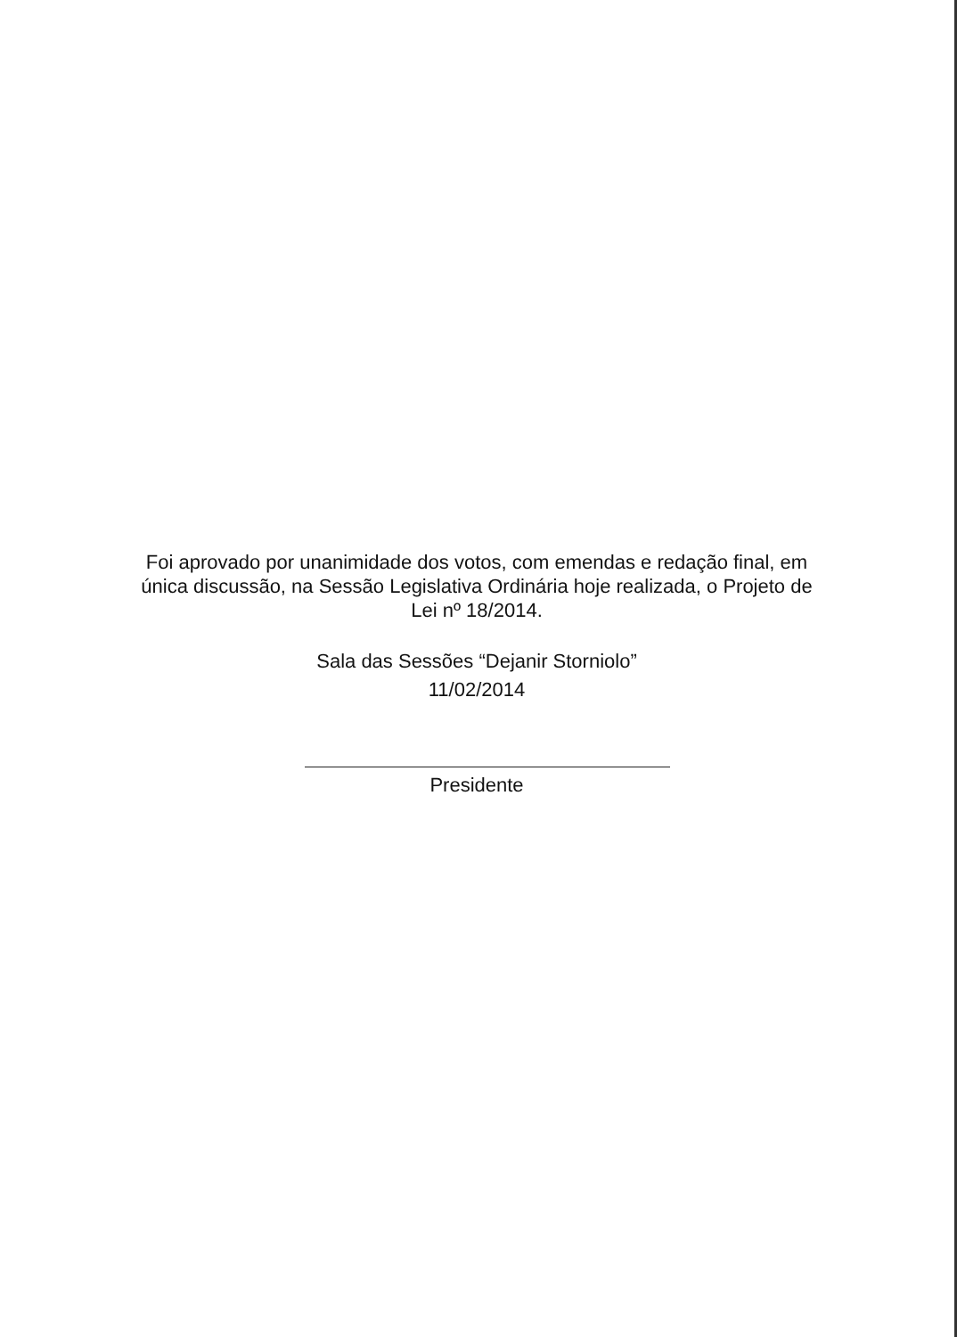Foi aprovado por unanimidade dos votos, com emendas e redação final, em única discussão, na Sessão Legislativa Ordinária hoje realizada, o Projeto de Lei nº 18/2014.
Sala das Sessões “Dejanir Storniolo”
11/02/2014
Presidente